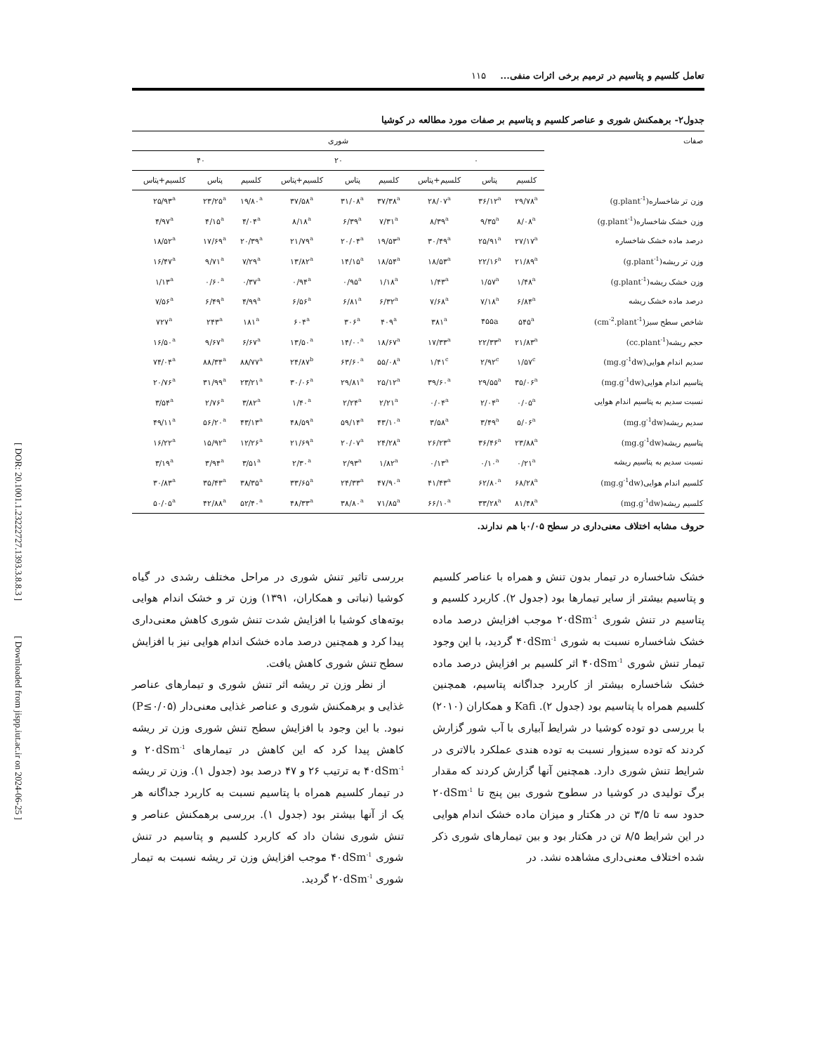[ DOR: 20.1001.1.23222727.1393.3.8.8.3 ]
[ Downloaded from jispp.iut.ac.ir on 2024-06-25 ]
تعامل کلسیم و پتاسیم در ترمیم برخی اثرات منفی... ۱۱۵
جدول۲- برهمکنش شوری و عناصر کلسیم و پتاسیم بر صفات مورد مطالعه در کوشیا
| صفات | شوری | | | | | | | | |
| --- | --- | --- | --- | --- | --- | --- | --- | --- | --- |
| | ۰ | | | ۲۰ | | | ۴۰ | | |
| | کلسیم | پتاس | کلسیم+پتاس | کلسیم | پتاس | کلسیم+پتاس | کلسیم | پتاس | کلسیم+پتاس |
| وزن تر شاخساره(g.plant<sup>-1</sup>) | ۲۹/۷۸<sup>a</sup> | ۳۶/۱۲<sup>a</sup> | ۲۸/۰۷<sup>a</sup> | ۳۷/۳۸<sup>a</sup> | ۳۱/۰۸<sup>a</sup> | ۳۷/۵۸<sup>a</sup> | ۱۹/۸۰<sup>a</sup> | ۲۳/۲۵<sup>a</sup> | ۲۵/۹۳<sup>a</sup> |
| وزن خشک شاخساره(g.plant<sup>-1</sup>) | ۸/۰۸<sup>a</sup> | ۹/۳۵<sup>a</sup> | ۸/۳۹<sup>a</sup> | ۷/۳۱<sup>a</sup> | ۶/۳۹<sup>a</sup> | ۸/۱۸<sup>a</sup> | ۴/۰۴<sup>a</sup> | ۴/۱۵<sup>a</sup> | ۴/۹۷<sup>a</sup> |
| درصد ماده خشک شاخساره | ۲۷/۱۷<sup>a</sup> | ۲۵/۹۱<sup>a</sup> | ۳۰/۴۹<sup>a</sup> | ۱۹/۵۳<sup>a</sup> | ۲۰/۰۴<sup>a</sup> | ۲۱/۷۹<sup>a</sup> | ۲۰/۳۹<sup>a</sup> | ۱۷/۶۹<sup>a</sup> | ۱۸/۵۲<sup>a</sup> |
| وزن تر ریشه(g.plant<sup>-1</sup>) | ۲۱/۸۹<sup>a</sup> | ۲۲/۱۶<sup>a</sup> | ۱۸/۵۳<sup>a</sup> | ۱۸/۵۴<sup>a</sup> | ۱۴/۱۵<sup>a</sup> | ۱۳/۸۲<sup>a</sup> | ۷/۲۹<sup>a</sup> | ۹/۷۱<sup>a</sup> | ۱۶/۴۷<sup>a</sup> |
| وزن خشک ریشه(g.plant<sup>-1</sup>) | ۱/۴۸<sup>a</sup> | ۱/۵۷<sup>a</sup> | ۱/۴۳<sup>a</sup> | ۱/۱۸<sup>a</sup> | ۰/۹۵<sup>a</sup> | ۰/۹۴<sup>a</sup> | ۰/۳۷<sup>a</sup> | ۰/۶۰<sup>a</sup> | ۱/۱۳<sup>a</sup> |
| درصد ماده خشک ریشه | ۶/۸۴<sup>a</sup> | ۷/۱۸<sup>a</sup> | ۷/۶۸<sup>a</sup> | ۶/۳۲<sup>a</sup> | ۶/۸۱<sup>a</sup> | ۶/۵۶<sup>a</sup> | ۴/۹۹<sup>a</sup> | ۶/۴۹<sup>a</sup> | ۷/۵۶<sup>a</sup> |
| شاخص سطح سبز(cm<sup>-2</sup>.plant<sup>-1</sup>) | ۵۴۵<sup>a</sup> | ۴۵۵a | ۳۸۱<sup>a</sup> | ۴۰۹<sup>a</sup> | ۳۰۶<sup>a</sup> | ۶۰۴<sup>a</sup> | ۱۸۱<sup>a</sup> | ۲۴۳<sup>a</sup> | ۷۲۷<sup>a</sup> |
| حجم ریشه(cc.plant<sup>-1</sup>) | ۲۱/۸۳<sup>a</sup> | ۲۲/۳۳<sup>a</sup> | ۱۷/۳۳<sup>a</sup> | ۱۸/۶۷<sup>a</sup> | ۱۴/۰۰<sup>a</sup> | ۱۳/۵۰<sup>a</sup> | ۶/۶۷<sup>a</sup> | ۹/۶۷<sup>a</sup> | ۱۶/۵۰<sup>a</sup> |
| سدیم اندام هوایی(mg.g<sup>-1</sup>dw) | ۱/۵۷<sup>c</sup> | ۲/۹۲<sup>c</sup> | ۱/۴۱<sup>c</sup> | ۵۵/۰۸<sup>a</sup> | ۶۳/۶۰<sup>a</sup> | ۲۴/۸۷<sup>b</sup> | ۸۸/۷۷<sup>a</sup> | ۸۸/۳۴<sup>a</sup> | ۷۴/۰۴<sup>a</sup> |
| پتاسیم اندام هوایی(mg.g<sup>-1</sup>dw) | ۳۵/۰۶<sup>a</sup> | ۲۹/۵۵<sup>a</sup> | ۳۹/۶۰<sup>a</sup> | ۲۵/۱۲<sup>a</sup> | ۲۹/۸۱<sup>a</sup> | ۳۰/۰۶<sup>a</sup> | ۲۳/۲۱<sup>a</sup> | ۳۱/۹۹<sup>a</sup> | ۲۰/۷۶<sup>a</sup> |
| نسبت سدیم به پتاسیم اندام هوایی | ۰/۰۵<sup>a</sup> | ۲/۰۴<sup>a</sup> | ۰/۰۴<sup>a</sup> | ۲/۲۱<sup>a</sup> | ۲/۲۴<sup>a</sup> | ۱/۴۰<sup>a</sup> | ۳/۸۲<sup>a</sup> | ۲/۷۶<sup>a</sup> | ۳/۵۴<sup>a</sup> |
| سدیم ریشه(mg.g<sup>-1</sup>dw) | ۵/۰۶<sup>a</sup> | ۳/۴۹<sup>a</sup> | ۳/۵۸<sup>a</sup> | ۴۳/۱۰<sup>a</sup> | ۵۹/۱۴<sup>a</sup> | ۴۸/۵۹<sup>a</sup> | ۴۳/۱۳<sup>a</sup> | ۵۶/۲۰<sup>a</sup> | ۴۹/۱۱<sup>a</sup> |
| پتاسیم ریشه(mg.g<sup>-1</sup>dw) | ۲۳/۸۸<sup>a</sup> | ۳۶/۴۶<sup>a</sup> | ۲۶/۲۳<sup>a</sup> | ۲۴/۲۸<sup>a</sup> | ۲۰/۰۷<sup>a</sup> | ۲۱/۶۹<sup>a</sup> | ۱۲/۲۶<sup>a</sup> | ۱۵/۹۲<sup>a</sup> | ۱۶/۲۲<sup>a</sup> |
| نسبت سدیم به پتاسیم ریشه | ۰/۲۱<sup>a</sup> | ۰/۱۰<sup>a</sup> | ۰/۱۳<sup>a</sup> | ۱/۸۲<sup>a</sup> | ۲/۹۳<sup>a</sup> | ۲/۳۰<sup>a</sup> | ۳/۵۱<sup>a</sup> | ۳/۹۴<sup>a</sup> | ۳/۱۹<sup>a</sup> |
| کلسیم اندام هوایی(mg.g<sup>-1</sup>dw) | ۶۸/۲۸<sup>a</sup> | ۶۲/۸۰<sup>a</sup> | ۴۱/۴۳<sup>a</sup> | ۴۷/۹۰<sup>a</sup> | ۲۴/۳۳<sup>a</sup> | ۳۳/۶۵<sup>a</sup> | ۳۸/۳۵<sup>a</sup> | ۳۵/۴۳<sup>a</sup> | ۳۰/۸۳<sup>a</sup> |
| کلسیم ریشه(mg.g<sup>-1</sup>dw) | ۸۱/۴۸<sup>a</sup> | ۳۳/۲۸<sup>a</sup> | ۶۶/۱۰<sup>a</sup> | ۷۱/۸۵<sup>a</sup> | ۳۸/۸۰<sup>a</sup> | ۴۸/۳۳<sup>a</sup> | ۵۲/۴۰<sup>a</sup> | ۴۲/۸۸<sup>a</sup> | ۵۰/۰۵<sup>a</sup> |
حروف مشابه اختلاف معنی‌داری در سطح ۰/۰۵با هم ندارند.
خشک شاخساره در تیمار بدون تنش و همراه با عناصر کلسیم و پتاسیم بیشتر از سایر تیمارها بود (جدول ۲). کاربرد کلسیم و پتاسیم در تنش شوری ۲۰dSm<sup>-1</sup> موجب افزایش درصد ماده خشک شاخساره نسبت به شوری ۴۰dSm<sup>-1</sup> گردید، با این وجود تیمار تنش شوری ۴۰dSm<sup>-1</sup> اثر کلسیم بر افزایش درصد ماده خشک شاخساره بیشتر از کاربرد جداگانه پتاسیم، همچنین کلسیم همراه با پتاسیم بود (جدول ۲). Kafi و همکاران (۲۰۱۰) با بررسی دو توده کوشیا در شرایط آبیاری با آب شور گزارش کردند که توده سبزوار نسبت به توده هندی عملکرد بالاتری در شرایط تنش شوری دارد. همچنین آنها گزارش کردند که مقدار برگ تولیدی در کوشیا در سطوح شوری بین پنج تا ۲۰dSm<sup>-1</sup> حدود سه تا ۳/۵ تن در هکتار و میزان ماده خشک اندام هوایی در این شرایط ۸/۵ تن در هکتار بود و بین تیمارهای شوری ذکر شده اختلاف معنی‌داری مشاهده نشد. در
بررسی تاثیر تنش شوری در مراحل مختلف رشدی در گیاه کوشیا (نباتی و همکاران، ۱۳۹۱) وزن تر و خشک اندام هوایی بوته‌های کوشیا با افزایش شدت تنش شوری کاهش معنی‌داری پیدا کرد و همچنین درصد ماده خشک اندام هوایی نیز با افزایش سطح تنش شوری کاهش یافت.
از نظر وزن تر ریشه اثر تنش شوری و تیمارهای عناصر غذایی و برهمکنش شوری و عناصر غذایی معنی‌دار (P≤۰/۰۵) نبود. با این وجود با افزایش سطح تنش شوری وزن تر ریشه کاهش پیدا کرد که این کاهش در تیمارهای ۲۰dSm<sup>-1</sup> و ۴۰dSm<sup>-1</sup> به ترتیب ۲۶ و ۴۷ درصد بود (جدول ۱). وزن تر ریشه در تیمار کلسیم همراه با پتاسیم نسبت به کاربرد جداگانه هر یک از آنها بیشتر بود (جدول ۱). بررسی برهمکنش عناصر و تنش شوری نشان داد که کاربرد کلسیم و پتاسیم در تنش شوری ۴۰dSm<sup>-1</sup> موجب افزایش وزن تر ریشه نسبت به تیمار شوری ۲۰dSm<sup>-1</sup> گردید.